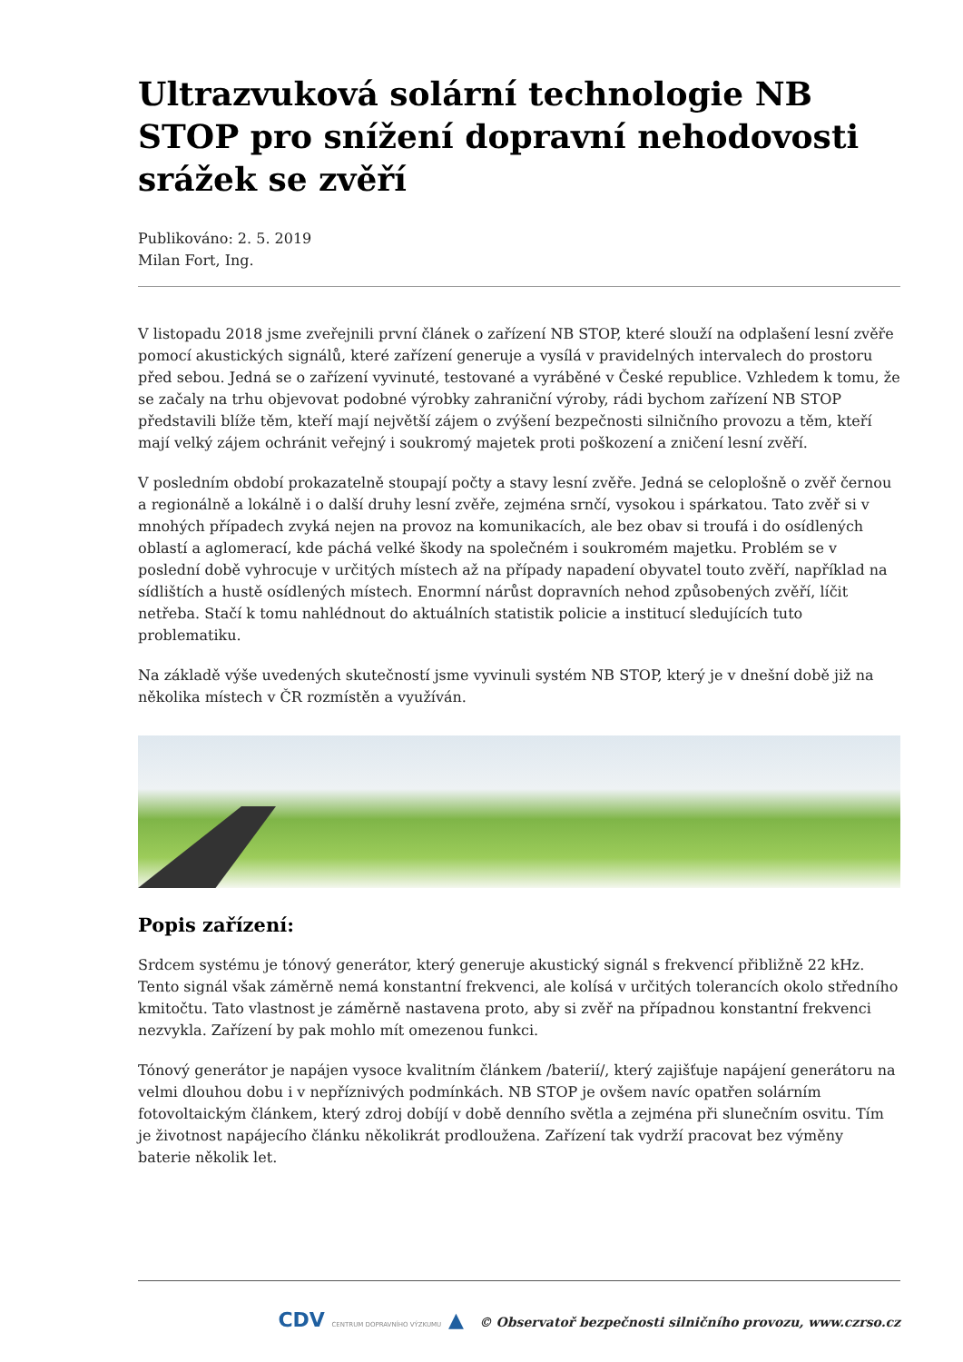Ultrazvuková solární technologie NB STOP pro snížení dopravní nehodovosti srážek se zvěří
Publikováno: 2. 5. 2019
Milan Fort, Ing.
V listopadu 2018 jsme zveřejnili první článek o zařízení NB STOP, které slouží na odplašení lesní zvěře pomocí akustických signálů, které zařízení generuje a vysílá v pravidelných intervalech do prostoru před sebou. Jedná se o zařízení vyvinuté, testované a vyráběné v České republice. Vzhledem k tomu, že se začaly na trhu objevovat podobné výrobky zahraniční výroby, rádi bychom zařízení NB STOP představili blíže těm, kteří mají největší zájem o zvýšení bezpečnosti silničního provozu a těm, kteří mají velký zájem ochránit veřejný i soukromý majetek proti poškození a zničení lesní zvěří.
V posledním období prokazatelně stoupají počty a stavy lesní zvěře. Jedná se celoplošně o zvěř černou a regionálně a lokálně i o další druhy lesní zvěře, zejména srnčí, vysokou i spárkatou. Tato zvěř si v mnohých případech zvyká nejen na provoz na komunikacích, ale bez obav si troufá i do osídlených oblastí a aglomerací, kde páchá velké škody na společném i soukromém majetku. Problém se v poslední době vyhrocuje v určitých místech až na případy napadení obyvatel touto zvěří, například na sídlištích a hustě osídlených místech. Enormní nárůst dopravních nehod způsobených zvěří, líčit netřeba. Stačí k tomu nahlédnout do aktuálních statistik policie a institucí sledujících tuto problematiku.
Na základě výše uvedených skutečností jsme vyvinuli systém NB STOP, který je v dnešní době již na několika místech v ČR rozmístěn a využíván.
Popis zařízení:
Srdcem systému je tónový generátor, který generuje akustický signál s frekvencí přibližně 22 kHz. Tento signál však záměrně nemá konstantní frekvenci, ale kolísá v určitých tolerancích okolo středního kmitočtu. Tato vlastnost je záměrně nastavena proto, aby si zvěř na případnou konstantní frekvenci nezvykla. Zařízení by pak mohlo mít omezenou funkci.
Tónový generátor je napájen vysoce kvalitním článkem /baterií/, který zajišťuje napájení generátoru na velmi dlouhou dobu i v nepříznivých podmínkách. NB STOP je ovšem navíc opatřen solárním fotovoltaickým článkem, který zdroj dobíjí v době denního světla a zejména při slunečním osvitu. Tím je životnost napájecího článku několikrát prodloužena. Zařízení tak vydrží pracovat bez výměny baterie několik let.
CDV CENTRUM DOPRAVNÍHO VÝZKUMU ▲ © Observatoř bezpečnosti silničního provozu, www.czrso.cz